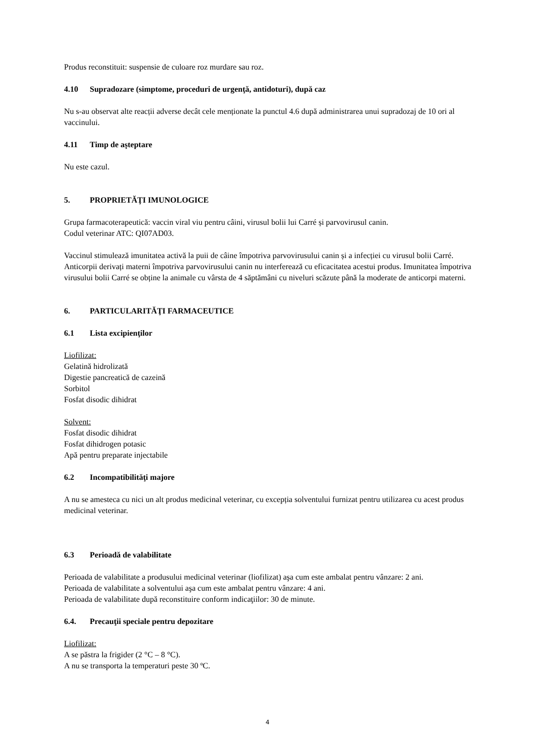Produs reconstituit: suspensie de culoare roz murdare sau roz.
4.10 Supradozare (simptome, proceduri de urgenţă, antidoturi), după caz
Nu s-au observat alte reacții adverse decât cele menționate la punctul 4.6 după administrarea unui supradozaj de 10 ori al vaccinului.
4.11 Timp de aşteptare
Nu este cazul.
5. PROPRIETĂŢI IMUNOLOGICE
Grupa farmacoterapeutică: vaccin viral viu pentru câini, virusul bolii lui Carré și parvovirusul canin.
Codul veterinar ATC: QI07AD03.
Vaccinul stimulează imunitatea activă la puii de câine împotriva parvovirusului canin și a infecției cu virusul bolii Carré. Anticorpii derivați materni împotriva parvovirusului canin nu interferează cu eficacitatea acestui produs. Imunitatea împotriva virusului bolii Carré se obține la animale cu vârsta de 4 săptămâni cu niveluri scăzute până la moderate de anticorpi materni.
6. PARTICULARITĂŢI FARMACEUTICE
6.1 Lista excipienţilor
Liofilizat:
Gelatină hidrolizată
Digestie pancreatică de cazeină
Sorbitol
Fosfat disodic dihidrat
Solvent:
Fosfat disodic dihidrat
Fosfat dihidrogen potasic
Apă pentru preparate injectabile
6.2 Incompatibilităţi majore
A nu se amesteca cu nici un alt produs medicinal veterinar, cu excepția solventului furnizat pentru utilizarea cu acest produs medicinal veterinar.
6.3 Perioadă de valabilitate
Perioada de valabilitate a produsului medicinal veterinar (liofilizat) aşa cum este ambalat pentru vânzare: 2 ani.
Perioada de valabilitate a solventului aşa cum este ambalat pentru vânzare: 4 ani.
Perioada de valabilitate după reconstituire conform indicaţiilor: 30 de minute.
6.4. Precauţii speciale pentru depozitare
Liofilizat:
A se păstra la frigider (2 °C – 8 °C).
A nu se transporta la temperaturi peste 30 ºC.
4